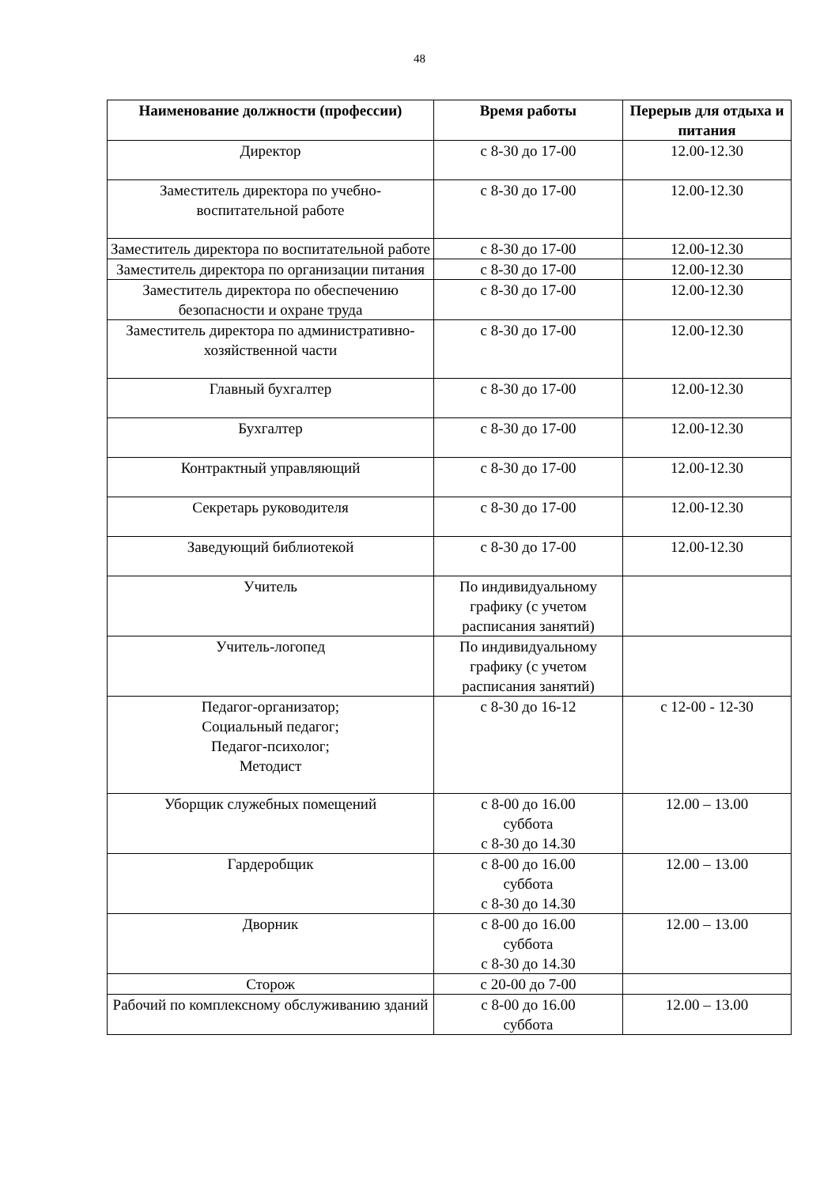48
| Наименование должности (профессии) | Время работы | Перерыв для отдыха и питания |
| --- | --- | --- |
| Директор | с 8-30 до 17-00 | 12.00-12.30 |
| Заместитель директора по учебно-воспитательной работе | с 8-30 до 17-00 | 12.00-12.30 |
| Заместитель директора по воспитательной работе | с 8-30 до 17-00 | 12.00-12.30 |
| Заместитель директора по организации питания | с 8-30 до 17-00 | 12.00-12.30 |
| Заместитель директора по обеспечению безопасности и охране труда | с 8-30 до 17-00 | 12.00-12.30 |
| Заместитель директора по административно-хозяйственной части | с 8-30 до 17-00 | 12.00-12.30 |
| Главный бухгалтер | с 8-30 до 17-00 | 12.00-12.30 |
| Бухгалтер | с 8-30 до 17-00 | 12.00-12.30 |
| Контрактный управляющий | с 8-30 до 17-00 | 12.00-12.30 |
| Секретарь руководителя | с 8-30 до 17-00 | 12.00-12.30 |
| Заведующий библиотекой | с 8-30 до 17-00 | 12.00-12.30 |
| Учитель | По индивидуальному графику (с учетом расписания занятий) | |
| Учитель-логопед | По индивидуальному графику (с учетом расписания занятий) | |
| Педагог-организатор; Социальный педагог; Педагог-психолог; Методист | с 8-30 до 16-12 | с 12-00 - 12-30 |
| Уборщик служебных помещений | с 8-00 до 16.00 суббота с 8-30 до 14.30 | 12.00 – 13.00 |
| Гардеробщик | с 8-00 до 16.00 суббота с 8-30 до 14.30 | 12.00 – 13.00 |
| Дворник | с 8-00 до 16.00 суббота с 8-30 до 14.30 | 12.00 – 13.00 |
| Сторож | с 20-00 до 7-00 | |
| Рабочий по комплексному обслуживанию зданий | с 8-00 до 16.00 суббота | 12.00 – 13.00 |